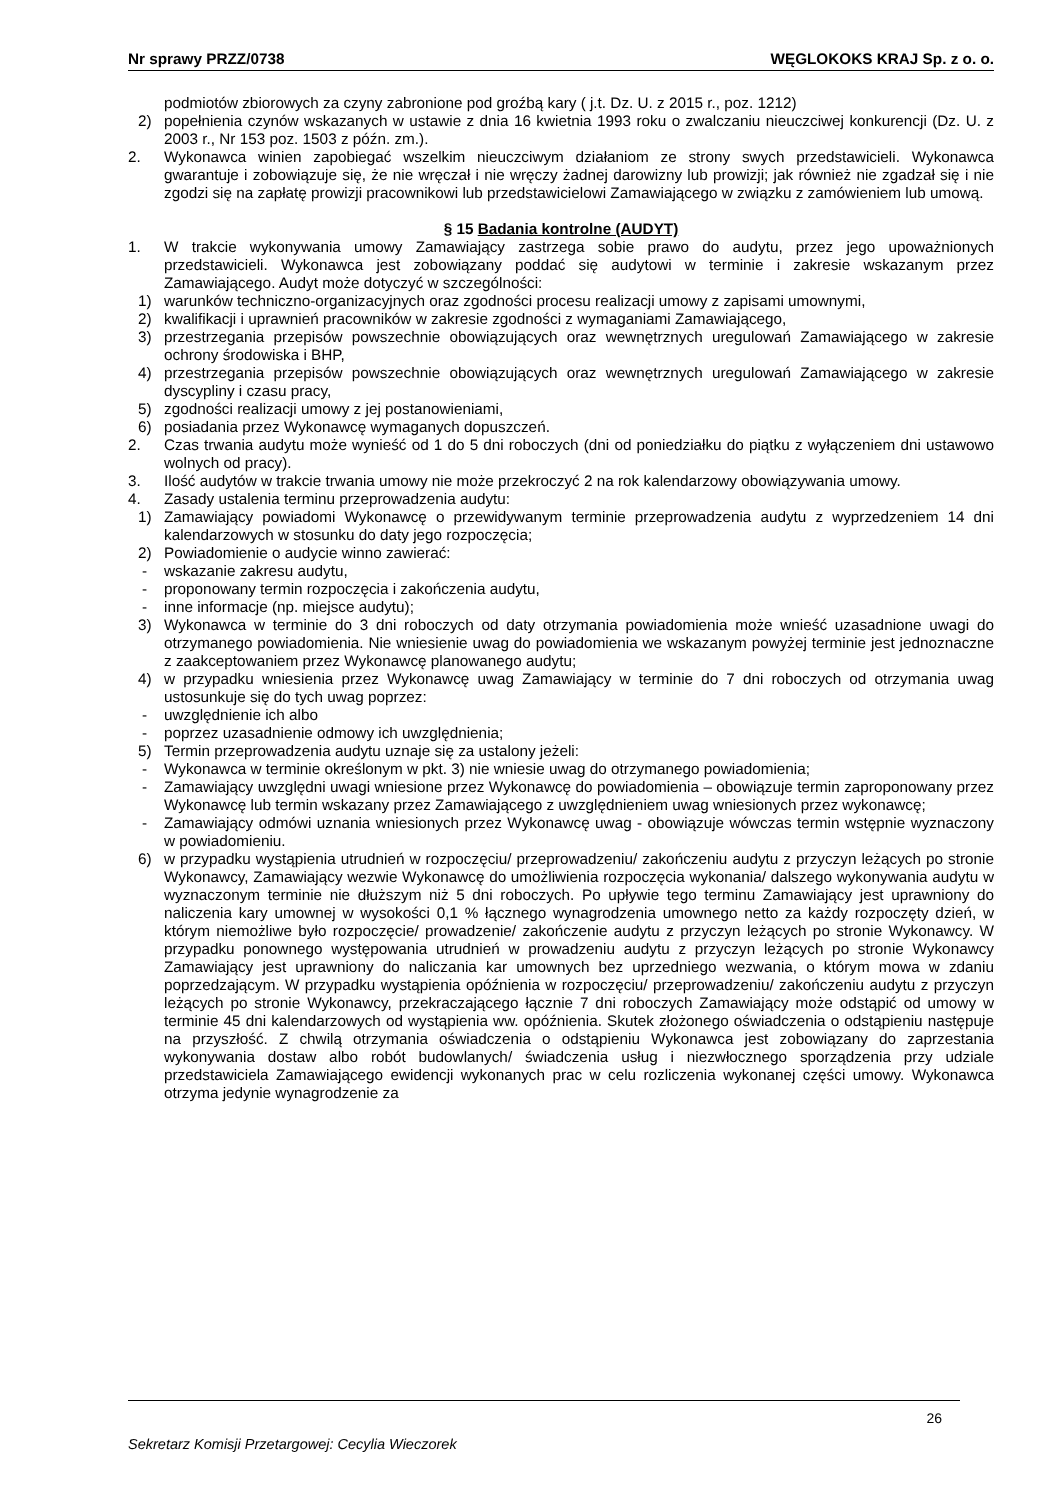Nr sprawy PRZZ/0738 WĘGLOKOKS KRAJ Sp. z o. o.
podmiotów zbiorowych za czyny zabronione pod groźbą kary ( j.t. Dz. U. z 2015 r., poz. 1212)
2) popełnienia czynów wskazanych w ustawie z dnia 16 kwietnia 1993 roku o zwalczaniu nieuczciwej konkurencji (Dz. U. z 2003 r., Nr 153 poz. 1503 z późn. zm.).
2. Wykonawca winien zapobiegać wszelkim nieuczciwym działaniom ze strony swych przedstawicieli. Wykonawca gwarantuje i zobowiązuje się, że nie wręczał i nie wręczy żadnej darowizny lub prowizji; jak również nie zgadzał się i nie zgodzi się na zapłatę prowizji pracownikowi lub przedstawicielowi Zamawiającego w związku z zamówieniem lub umową.
§ 15 Badania kontrolne (AUDYT)
1. W trakcie wykonywania umowy Zamawiający zastrzega sobie prawo do audytu, przez jego upoważnionych przedstawicieli. Wykonawca jest zobowiązany poddać się audytowi w terminie i zakresie wskazanym przez Zamawiającego. Audyt może dotyczyć w szczególności:
1) warunków techniczno-organizacyjnych oraz zgodności procesu realizacji umowy z zapisami umownymi,
2) kwalifikacji i uprawnień pracowników w zakresie zgodności z wymaganiami Zamawiającego,
3) przestrzegania przepisów powszechnie obowiązujących oraz wewnętrznych uregulowań Zamawiającego w zakresie ochrony środowiska i BHP,
4) przestrzegania przepisów powszechnie obowiązujących oraz wewnętrznych uregulowań Zamawiającego w zakresie dyscypliny i czasu pracy,
5) zgodności realizacji umowy z jej postanowieniami,
6) posiadania przez Wykonawcę wymaganych dopuszczeń.
2. Czas trwania audytu może wynieść od 1 do 5 dni roboczych (dni od poniedziałku do piątku z wyłączeniem dni ustawowo wolnych od pracy).
3. Ilość audytów w trakcie trwania umowy nie może przekroczyć 2 na rok kalendarzowy obowiązywania umowy.
4. Zasady ustalenia terminu przeprowadzenia audytu:
1) Zamawiający powiadomi Wykonawcę o przewidywanym terminie przeprowadzenia audytu z wyprzedzeniem 14 dni kalendarzowych w stosunku do daty jego rozpoczęcia;
2) Powiadomienie o audycie winno zawierać:
- wskazanie zakresu audytu,
- proponowany termin rozpoczęcia i zakończenia audytu,
- inne informacje (np. miejsce audytu);
3) Wykonawca w terminie do 3 dni roboczych od daty otrzymania powiadomienia może wnieść uzasadnione uwagi do otrzymanego powiadomienia. Nie wniesienie uwag do powiadomienia we wskazanym powyżej terminie jest jednoznaczne z zaakceptowaniem przez Wykonawcę planowanego audytu;
4) w przypadku wniesienia przez Wykonawcę uwag Zamawiający w terminie do 7 dni roboczych od otrzymania uwag ustosunkuje się do tych uwag poprzez:
- uwzględnienie ich albo
- poprzez uzasadnienie odmowy ich uwzględnienia;
5) Termin przeprowadzenia audytu uznaje się za ustalony jeżeli:
- Wykonawca w terminie określonym w pkt. 3) nie wniesie uwag do otrzymanego powiadomienia;
- Zamawiający uwzględni uwagi wniesione przez Wykonawcę do powiadomienia – obowiązuje termin zaproponowany przez Wykonawcę lub termin wskazany przez Zamawiającego z uwzględnieniem uwag wniesionych przez wykonawcę;
- Zamawiający odmówi uznania wniesionych przez Wykonawcę uwag - obowiązuje wówczas termin wstępnie wyznaczony w powiadomieniu.
6) w przypadku wystąpienia utrudnień w rozpoczęciu/ przeprowadzeniu/ zakończeniu audytu z przyczyn leżących po stronie Wykonawcy, Zamawiający wezwie Wykonawcę do umożliwienia rozpoczęcia wykonania/ dalszego wykonywania audytu w wyznaczonym terminie nie dłuższym niż 5 dni roboczych. Po upływie tego terminu Zamawiający jest uprawniony do naliczenia kary umownej w wysokości 0,1 % łącznego wynagrodzenia umownego netto za każdy rozpoczęty dzień, w którym niemożliwe było rozpoczęcie/ prowadzenie/ zakończenie audytu z przyczyn leżących po stronie Wykonawcy. W przypadku ponownego występowania utrudnień w prowadzeniu audytu z przyczyn leżących po stronie Wykonawcy Zamawiający jest uprawniony do naliczania kar umownych bez uprzedniego wezwania, o którym mowa w zdaniu poprzedzającym. W przypadku wystąpienia opóźnienia w rozpoczęciu/ przeprowadzeniu/ zakończeniu audytu z przyczyn leżących po stronie Wykonawcy, przekraczającego łącznie 7 dni roboczych Zamawiający może odstąpić od umowy w terminie 45 dni kalendarzowych od wystąpienia ww. opóźnienia. Skutek złożonego oświadczenia o odstąpieniu następuje na przyszłość. Z chwilą otrzymania oświadczenia o odstąpieniu Wykonawca jest zobowiązany do zaprzestania wykonywania dostaw albo robót budowlanych/ świadczenia usług i niezwłocznego sporządzenia przy udziale przedstawiciela Zamawiającego ewidencji wykonanych prac w celu rozliczenia wykonanej części umowy. Wykonawca otrzyma jedynie wynagrodzenie za
26
Sekretarz Komisji Przetargowej: Cecylia Wieczorek